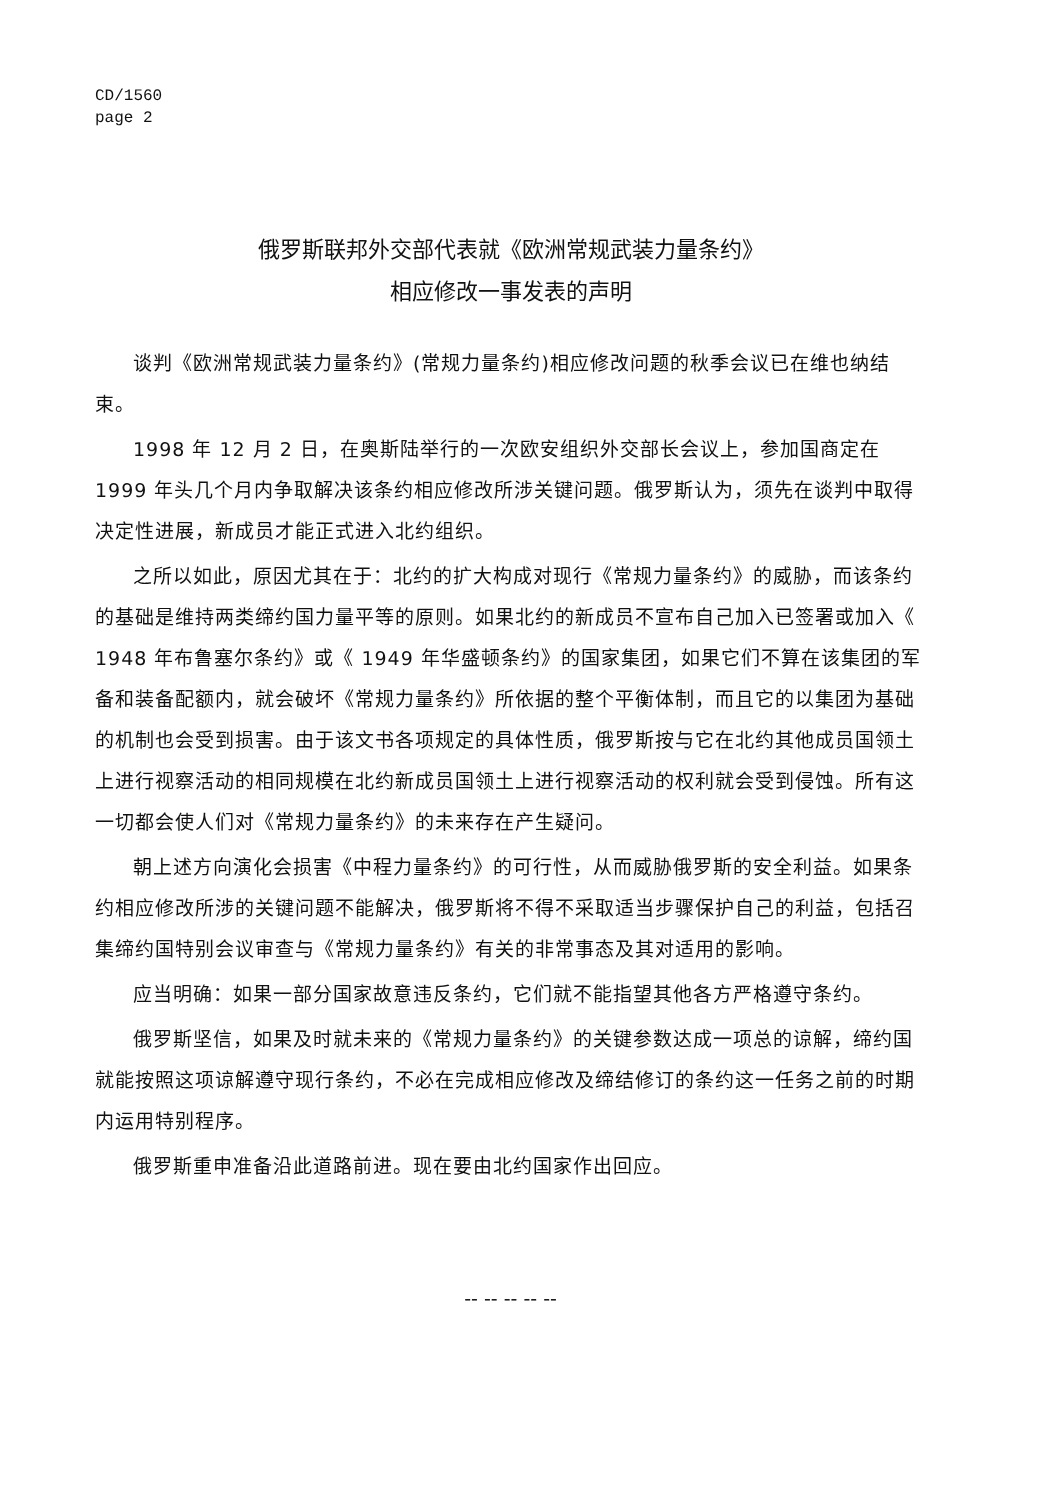CD/1560
page 2
俄罗斯联邦外交部代表就《欧洲常规武装力量条约》
相应修改一事发表的声明
谈判《欧洲常规武装力量条约》(常规力量条约)相应修改问题的秋季会议已在维也纳结束。
1998 年 12 月 2 日，在奥斯陆举行的一次欧安组织外交部长会议上，参加国商定在 1999 年头几个月内争取解决该条约相应修改所涉关键问题。俄罗斯认为，须先在谈判中取得决定性进展，新成员才能正式进入北约组织。
之所以如此，原因尤其在于：北约的扩大构成对现行《常规力量条约》的威胁，而该条约的基础是维持两类缔约国力量平等的原则。如果北约的新成员不宣布自己加入已签署或加入《 1948 年布鲁塞尔条约》或《 1949 年华盛顿条约》的国家集团，如果它们不算在该集团的军备和装备配额内，就会破坏《常规力量条约》所依据的整个平衡体制，而且它的以集团为基础的机制也会受到损害。由于该文书各项规定的具体性质，俄罗斯按与它在北约其他成员国领土上进行视察活动的相同规模在北约新成员国领土上进行视察活动的权利就会受到侵蚀。所有这一切都会使人们对《常规力量条约》的未来存在产生疑问。
朝上述方向演化会损害《中程力量条约》的可行性，从而威胁俄罗斯的安全利益。如果条约相应修改所涉的关键问题不能解决，俄罗斯将不得不采取适当步骤保护自己的利益，包括召集缔约国特别会议审查与《常规力量条约》有关的非常事态及其对适用的影响。
应当明确：如果一部分国家故意违反条约，它们就不能指望其他各方严格遵守条约。
俄罗斯坚信，如果及时就未来的《常规力量条约》的关键参数达成一项总的谅解，缔约国就能按照这项谅解遵守现行条约，不必在完成相应修改及缔结修订的条约这一任务之前的时期内运用特别程序。
俄罗斯重申准备沿此道路前进。现在要由北约国家作出回应。
-- -- -- -- --